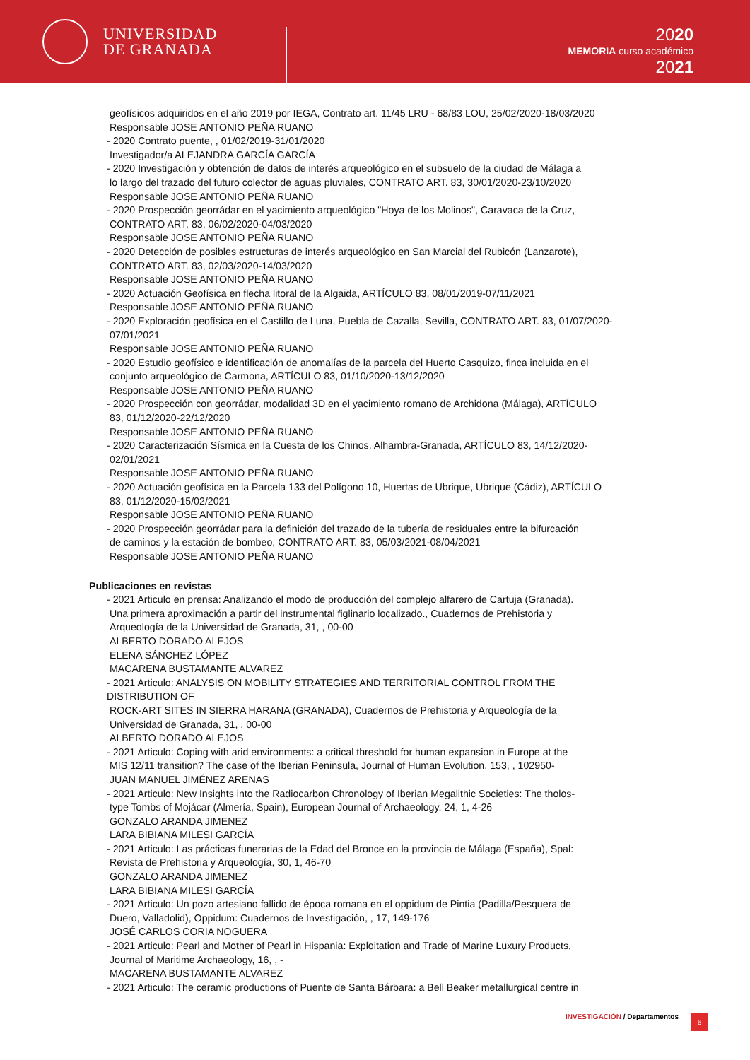UNIVERSIDAD
DE GRANADA
2020
MEMORIA curso académico
2021
geofísicos adquiridos en el año 2019 por IEGA, Contrato art. 11/45 LRU - 68/83 LOU, 25/02/2020-18/03/2020
Responsable JOSE ANTONIO PEÑA RUANO
- 2020 Contrato puente, , 01/02/2019-31/01/2020
Investigador/a ALEJANDRA GARCÍA GARCÍA
- 2020 Investigación y obtención de datos de interés arqueológico en el subsuelo de la ciudad de Málaga a
lo largo del trazado del futuro colector de aguas pluviales, CONTRATO ART. 83, 30/01/2020-23/10/2020
Responsable JOSE ANTONIO PEÑA RUANO
- 2020 Prospección georrádar en el yacimiento arqueológico "Hoya de los Molinos", Caravaca de la Cruz,
CONTRATO ART. 83, 06/02/2020-04/03/2020
Responsable JOSE ANTONIO PEÑA RUANO
- 2020 Detección de posibles estructuras de interés arqueológico en San Marcial del Rubicón (Lanzarote),
CONTRATO ART. 83, 02/03/2020-14/03/2020
Responsable JOSE ANTONIO PEÑA RUANO
- 2020 Actuación Geofísica en flecha litoral de la Algaida, ARTÍCULO 83, 08/01/2019-07/11/2021
Responsable JOSE ANTONIO PEÑA RUANO
- 2020 Exploración geofísica en el Castillo de Luna, Puebla de Cazalla, Sevilla, CONTRATO ART. 83, 01/07/2020-
07/01/2021
Responsable JOSE ANTONIO PEÑA RUANO
- 2020 Estudio geofísico e identificación de anomalías de la parcela del Huerto Casquizo, finca incluida en el
conjunto arqueológico de Carmona, ARTÍCULO 83, 01/10/2020-13/12/2020
Responsable JOSE ANTONIO PEÑA RUANO
- 2020 Prospección con georrádar, modalidad 3D en el yacimiento romano de Archidona (Málaga), ARTÍCULO
83, 01/12/2020-22/12/2020
Responsable JOSE ANTONIO PEÑA RUANO
- 2020 Caracterización Sísmica en la Cuesta de los Chinos, Alhambra-Granada, ARTÍCULO 83, 14/12/2020-
02/01/2021
Responsable JOSE ANTONIO PEÑA RUANO
- 2020 Actuación geofísica en la Parcela 133 del Polígono 10, Huertas de Ubrique, Ubrique (Cádiz), ARTÍCULO
83, 01/12/2020-15/02/2021
Responsable JOSE ANTONIO PEÑA RUANO
- 2020 Prospección georrádar para la definición del trazado de la tubería de residuales entre la bifurcación
de caminos y la estación de bombeo, CONTRATO ART. 83, 05/03/2021-08/04/2021
Responsable JOSE ANTONIO PEÑA RUANO
Publicaciones en revistas
- 2021 Articulo en prensa: Analizando el modo de producción del complejo alfarero de Cartuja (Granada).
Una primera aproximación a partir del instrumental figlinario localizado., Cuadernos de Prehistoria y
Arqueología de la Universidad de Granada, 31, , 00-00
ALBERTO DORADO ALEJOS
ELENA SÁNCHEZ LÓPEZ
MACARENA BUSTAMANTE ALVAREZ
- 2021 Articulo: ANALYSIS ON MOBILITY STRATEGIES AND TERRITORIAL CONTROL FROM THE DISTRIBUTION OF
ROCK-ART SITES IN SIERRA HARANA (GRANADA), Cuadernos de Prehistoria y Arqueología de la
Universidad de Granada, 31, , 00-00
ALBERTO DORADO ALEJOS
- 2021 Articulo: Coping with arid environments: a critical threshold for human expansion in Europe at the
MIS 12/11 transition? The case of the Iberian Peninsula, Journal of Human Evolution, 153, , 102950-
JUAN MANUEL JIMÉNEZ ARENAS
- 2021 Articulo: New Insights into the Radiocarbon Chronology of Iberian Megalithic Societies: The tholos-
type Tombs of Mojácar (Almería, Spain), European Journal of Archaeology, 24, 1, 4-26
GONZALO ARANDA JIMENEZ
LARA BIBIANA MILESI GARCÍA
- 2021 Articulo: Las prácticas funerarias de la Edad del Bronce en la provincia de Málaga (España), Spal:
Revista de Prehistoria y Arqueología, 30, 1, 46-70
GONZALO ARANDA JIMENEZ
LARA BIBIANA MILESI GARCÍA
- 2021 Articulo: Un pozo artesiano fallido de época romana en el oppidum de Pintia (Padilla/Pesquera de
Duero, Valladolid), Oppidum: Cuadernos de Investigación, , 17, 149-176
JOSÉ CARLOS CORIA NOGUERA
- 2021 Articulo: Pearl and Mother of Pearl in Hispania: Exploitation and Trade of Marine Luxury Products,
Journal of Maritime Archaeology, 16, , -
MACARENA BUSTAMANTE ALVAREZ
- 2021 Articulo: The ceramic productions of Puente de Santa Bárbara: a Bell Beaker metallurgical centre in
INVESTIGACIÓN / Departamentos 6